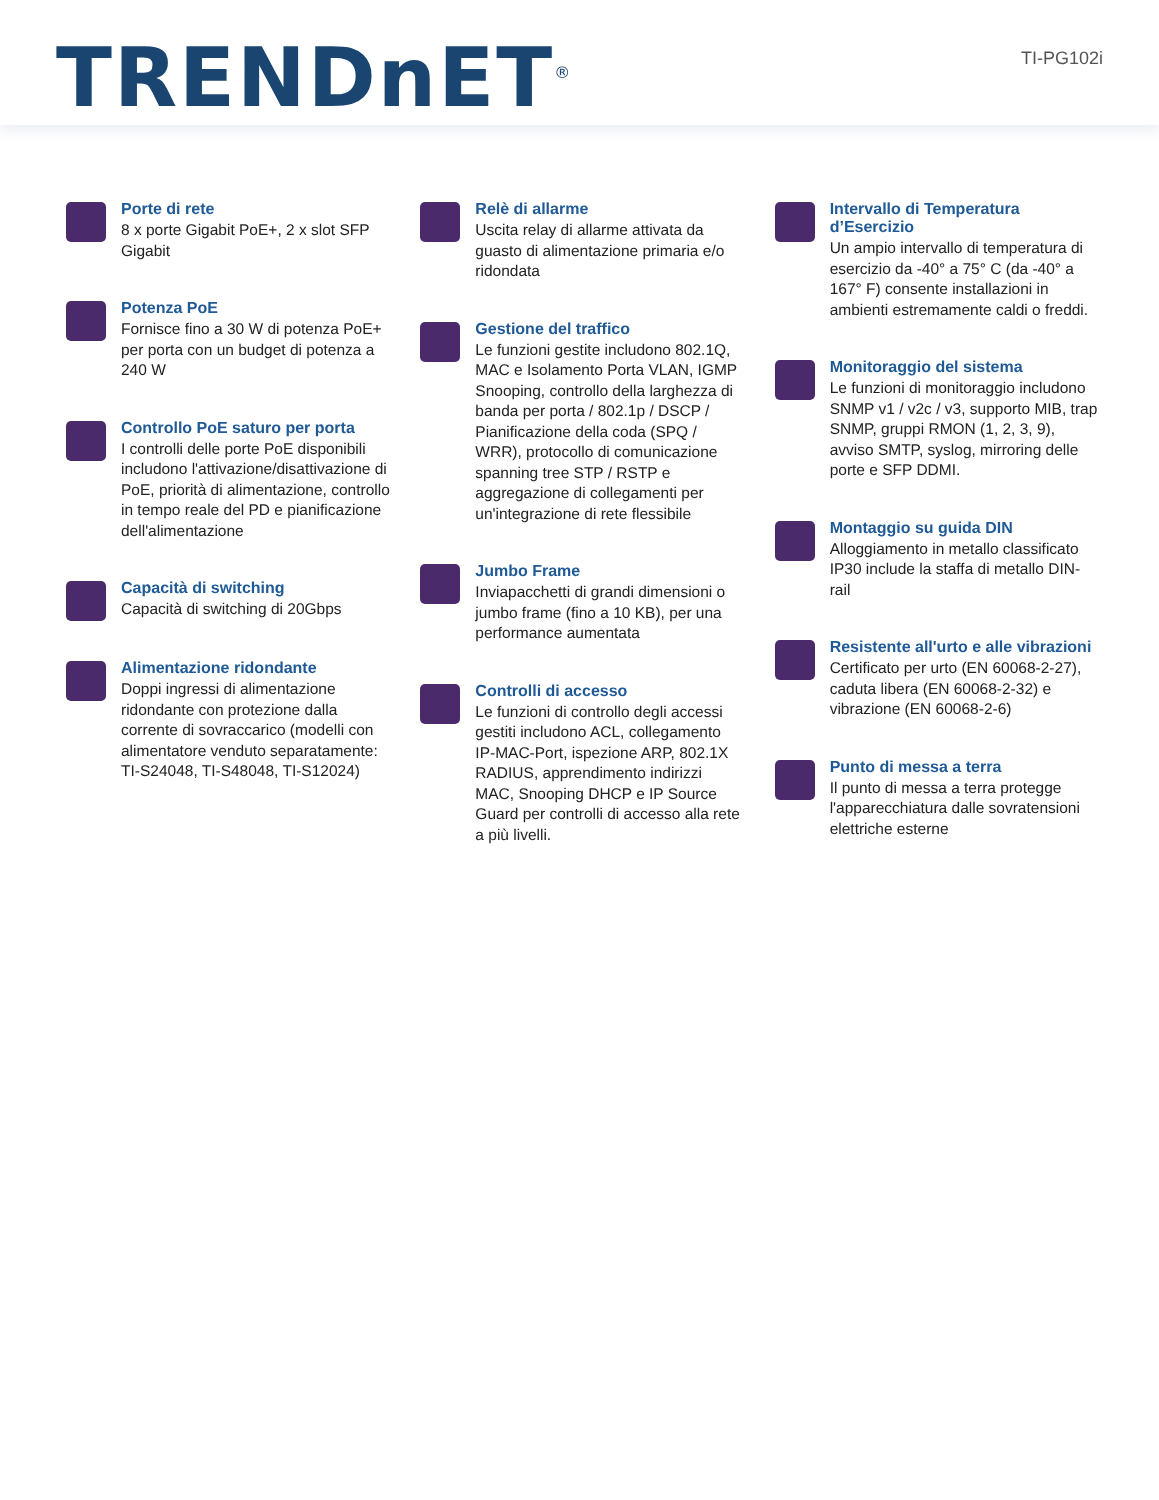TRENDnET<sup>®</sup>
TI-PG102i
Porte di rete
8 x porte Gigabit PoE+, 2 x slot SFP Gigabit
Potenza PoE
Fornisce fino a 30 W di potenza PoE+ per porta con un budget di potenza a 240 W
Controllo PoE saturo per porta
I controlli delle porte PoE disponibili includono l'attivazione/disattivazione di PoE, priorità di alimentazione, controllo in tempo reale del PD e pianificazione dell'alimentazione
Capacità di switching
Capacità di switching di 20Gbps
Alimentazione ridondante
Doppi ingressi di alimentazione ridondante con protezione dalla corrente di sovraccarico (modelli con alimentatore venduto separatamente: TI-S24048, TI-S48048, TI-S12024)
Relè di allarme
Uscita relay di allarme attivata da guasto di alimentazione primaria e/o ridondata
Gestione del traffico
Le funzioni gestite includono 802.1Q, MAC e Isolamento Porta VLAN, IGMP Snooping, controllo della larghezza di banda per porta / 802.1p / DSCP / Pianificazione della coda (SPQ / WRR), protocollo di comunicazione spanning tree STP / RSTP e aggregazione di collegamenti per un'integrazione di rete flessibile
Jumbo Frame
Inviapacchetti di grandi dimensioni o jumbo frame (fino a 10 KB), per una performance aumentata
Controlli di accesso
Le funzioni di controllo degli accessi gestiti includono ACL, collegamento IP-MAC-Port, ispezione ARP, 802.1X RADIUS, apprendimento indirizzi MAC, Snooping DHCP e IP Source Guard per controlli di accesso alla rete a più livelli.
Intervallo di Temperatura d’Esercizio
Un ampio intervallo di temperatura di esercizio da -40° a 75° C (da -40° a 167° F) consente installazioni in ambienti estremamente caldi o freddi.
Monitoraggio del sistema
Le funzioni di monitoraggio includono SNMP v1 / v2c / v3, supporto MIB, trap SNMP, gruppi RMON (1, 2, 3, 9), avviso SMTP, syslog, mirroring delle porte e SFP DDMI.
Montaggio su guida DIN
Alloggiamento in metallo classificato IP30 include la staffa di metallo DIN-rail
Resistente all'urto e alle vibrazioni
Certificato per urto (EN 60068-2-27), caduta libera (EN 60068-2-32) e vibrazione (EN 60068-2-6)
Punto di messa a terra
Il punto di messa a terra protegge l'apparecchiatura dalle sovratensioni elettriche esterne